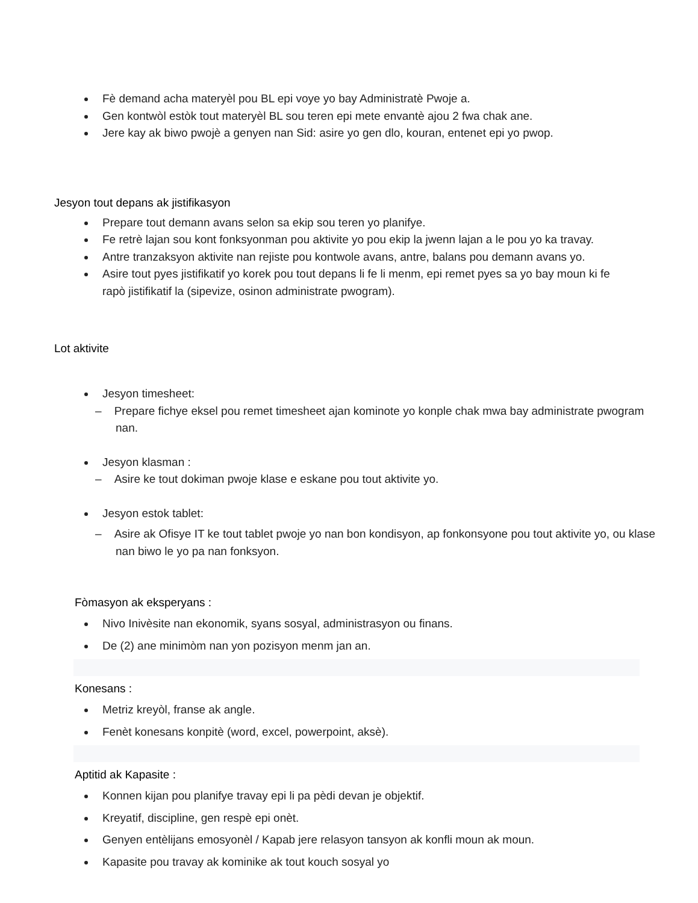Fè demand acha materyèl pou BL epi voye yo bay Administratè Pwoje a.
Gen kontwòl estòk tout materyèl BL sou teren epi mete envantè ajou 2 fwa chak ane.
Jere kay ak biwo pwojè a genyen nan Sid: asire yo gen dlo, kouran, entenet epi yo pwop.
Jesyon tout depans ak jistifikasyon
Prepare tout demann avans selon sa ekip sou teren yo planifye.
Fe retrè lajan sou kont fonksyonman pou aktivite yo pou ekip la jwenn lajan a le pou yo ka travay.
Antre tranzaksyon aktivite nan rejiste pou kontwole avans, antre, balans pou demann avans yo.
Asire tout pyes jistifikatif yo korek pou tout depans li fe li menm, epi remet pyes sa yo bay moun ki fe rapò jistifikatif la (sipevize, osinon administrate pwogram).
Lot aktivite
Jesyon timesheet:
– Prepare fichye eksel pou remet timesheet ajan kominote yo konple chak mwa bay administrate pwogram nan.
Jesyon klasman :
– Asire ke tout dokiman pwoje klase e eskane pou tout aktivite yo.
Jesyon estok tablet:
– Asire ak Ofisye IT ke tout tablet pwoje yo nan bon kondisyon, ap fonkonsyone pou tout aktivite yo, ou klase nan biwo le yo pa nan fonksyon.
Fòmasyon ak eksperyans :
Nivo Inivèsite nan ekonomik, syans sosyal, administrasyon ou finans.
De (2) ane minimòm nan yon pozisyon menm jan an.
Konesans :
Metriz kreyòl, franse ak angle.
Fenèt konesans konpitè (word, excel, powerpoint, aksè).
Aptitid ak Kapasite :
Konnen kijan pou planifye travay epi li pa pèdi devan je objektif.
Kreyatif, discipline, gen respè epi onèt.
Genyen entèlijans emosyonèl / Kapab jere relasyon tansyon ak konfli moun ak moun.
Kapasite pou travay ak kominike ak tout kouch sosyal yo